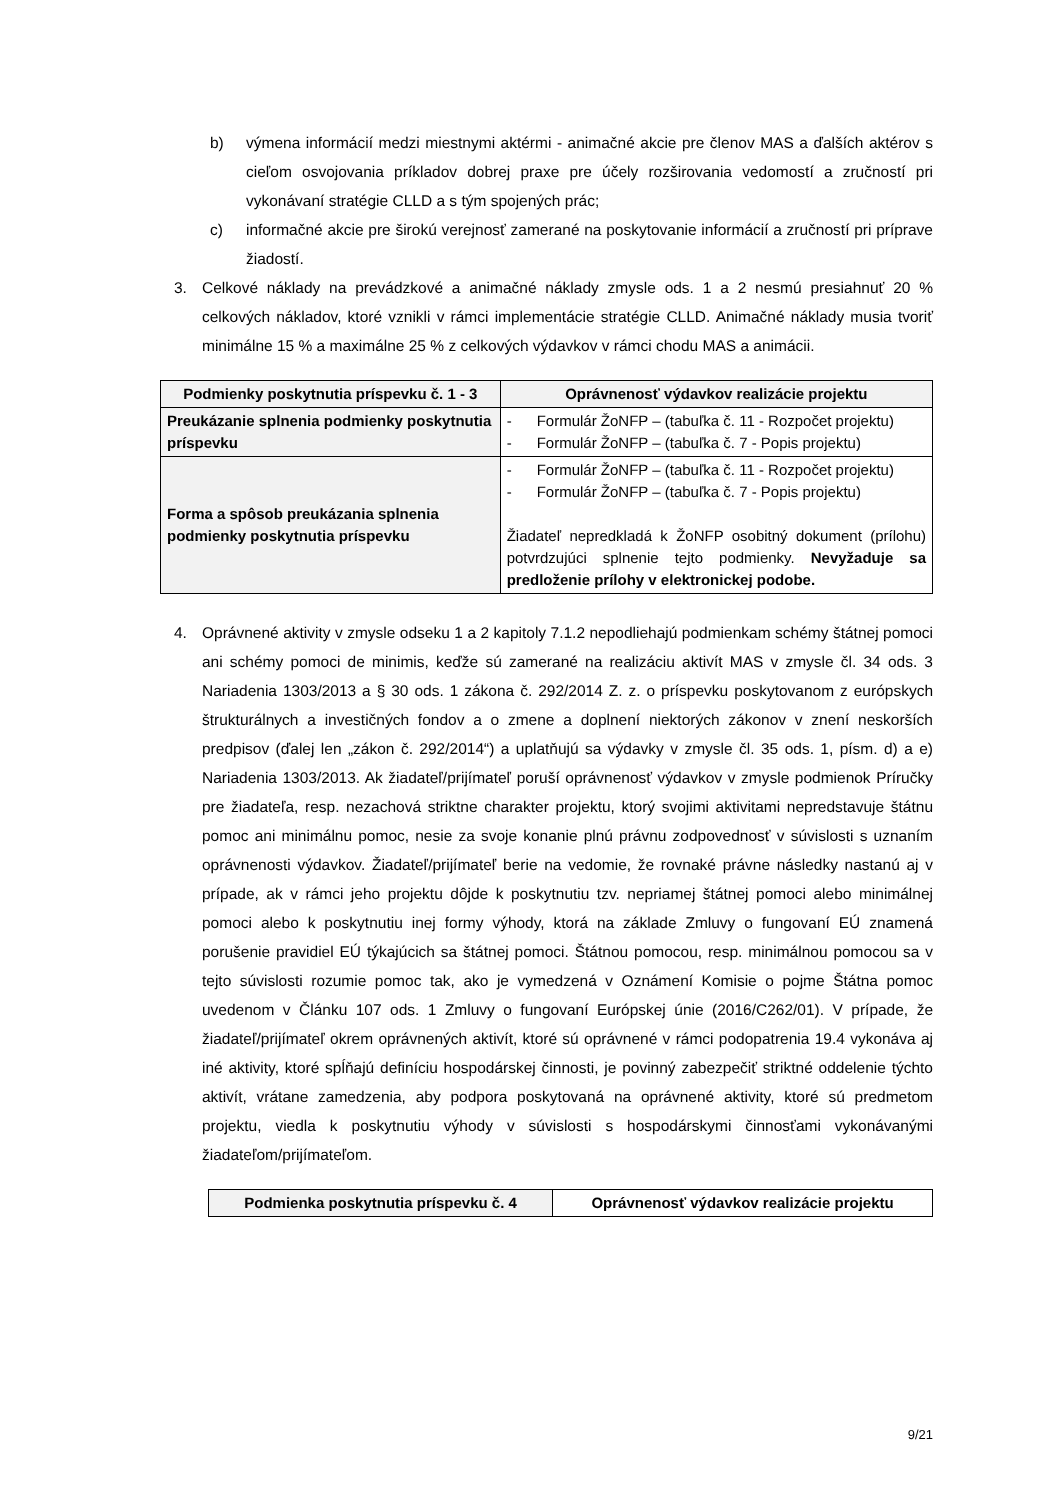b) výmena informácií medzi miestnymi aktérmi - animačné akcie pre členov MAS a ďalších aktérov s cieľom osvojovania príkladov dobrej praxe pre účely rozširovania vedomostí a zručností pri vykonávaní stratégie CLLD a s tým spojených prác;
c) informačné akcie pre širokú verejnosť zamerané na poskytovanie informácií a zručností pri príprave žiadostí.
3. Celkové náklady na prevádzkové a animačné náklady zmysle ods. 1 a 2 nesmú presiahnuť 20 % celkových nákladov, ktoré vznikli v rámci implementácie stratégie CLLD. Animačné náklady musia tvoriť minimálne 15 % a maximálne 25 % z celkových výdavkov v rámci chodu MAS a animácii.
| Podmienky poskytnutia príspevku č. 1 - 3 | Oprávnenosť výdavkov realizácie projektu |
| --- | --- |
| Preukázanie splnenia podmienky poskytnutia príspevku | - Formulár ŽoNFP – (tabuľka č. 11 - Rozpočet projektu) - Formulár ŽoNFP – (tabuľka č. 7 - Popis projektu) |
| Forma a spôsob preukázania splnenia podmienky poskytnutia príspevku | - Formulár ŽoNFP – (tabuľka č. 11 - Rozpočet projektu) - Formulár ŽoNFP – (tabuľka č. 7 - Popis projektu) Žiadateľ nepredkladá k ŽoNFP osobitný dokument (prílohu) potvrdzujúci splnenie tejto podmienky. Nevyžaduje sa predloženie prílohy v elektronickej podobe. |
4. Oprávnené aktivity v zmysle odseku 1 a 2 kapitoly 7.1.2 nepodliehajú podmienkam schémy štátnej pomoci ani schémy pomoci de minimis, keďže sú zamerané na realizáciu aktivít MAS v zmysle čl. 34 ods. 3 Nariadenia 1303/2013 a § 30 ods. 1 zákona č. 292/2014 Z. z. o príspevku poskytovanom z európskych štrukturálnych a investičných fondov a o zmene a doplnení niektorých zákonov v znení neskorších predpisov (ďalej len „zákon č. 292/2014“) a uplatňujú sa výdavky v zmysle čl. 35 ods. 1, písm. d) a e) Nariadenia 1303/2013. Ak žiadateľ/prijímateľ poruší oprávnenosť výdavkov v zmysle podmienok Príručky pre žiadateľa, resp. nezachová striktne charakter projektu, ktorý svojimi aktivitami nepredstavuje štátnu pomoc ani minimálnu pomoc, nesie za svoje konanie plnú právnu zodpovednosť v súvislosti s uznaním oprávnenosti výdavkov. Žiadateľ/prijímateľ berie na vedomie, že rovnaké právne následky nastanú aj v prípade, ak v rámci jeho projektu dôjde k poskytnutiu tzv. nepriamej štátnej pomoci alebo minimálnej pomoci alebo k poskytnutiu inej formy výhody, ktorá na základe Zmluvy o fungovaní EÚ znamená porušenie pravidiel EÚ týkajúcich sa štátnej pomoci. Štátnou pomocou, resp. minimálnou pomocou sa v tejto súvislosti rozumie pomoc tak, ako je vymedzená v Oznámení Komisie o pojme Štátna pomoc uvedenom v Článku 107 ods. 1 Zmluvy o fungovaní Európskej únie (2016/C262/01). V prípade, že žiadateľ/prijímateľ okrem oprávnených aktivít, ktoré sú oprávnené v rámci podopatrenia 19.4 vykonáva aj iné aktivity, ktoré spĺňajú definíciu hospodárskej činnosti, je povinný zabezpečiť striktné oddelenie týchto aktivít, vrátane zamedzenia, aby podpora poskytovaná na oprávnené aktivity, ktoré sú predmetom projektu, viedla k poskytnutiu výhody v súvislosti s hospodárskymi činnosťami vykonávanými žiadateľom/prijímateľom.
| Podmienka poskytnutia príspevku č. 4 | Oprávnenosť výdavkov realizácie projektu |
| --- | --- |
9/21